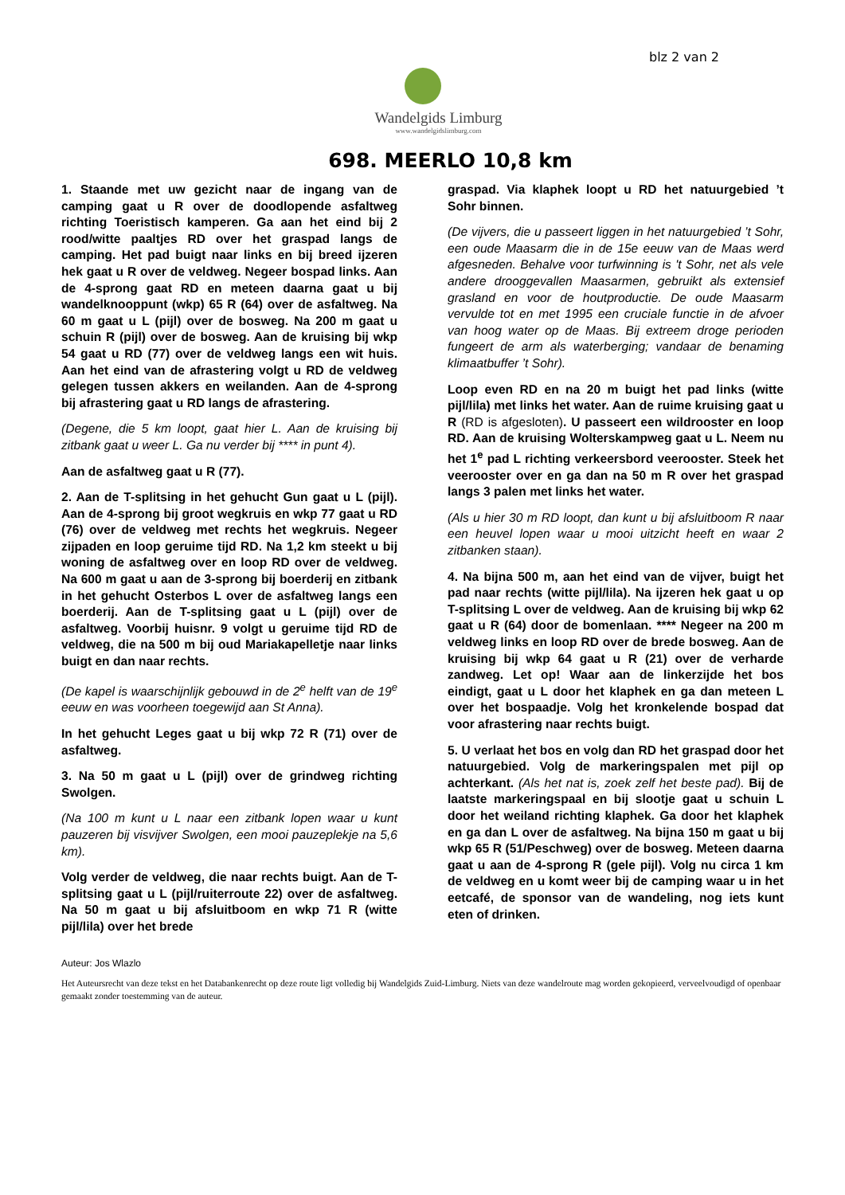blz 2 van 2
Wandelgids Limburg
www.wandelgidslimburg.com
698. MEERLO 10,8 km
1. Staande met uw gezicht naar de ingang van de camping gaat u R over de doodlopende asfaltweg richting Toeristisch kamperen. Ga aan het eind bij 2 rood/witte paaltjes RD over het graspad langs de camping. Het pad buigt naar links en bij breed ijzeren hek gaat u R over de veldweg. Negeer bospad links. Aan de 4-sprong gaat RD en meteen daarna gaat u bij wandelknooppunt (wkp) 65 R (64) over de asfaltweg. Na 60 m gaat u L (pijl) over de bosweg. Na 200 m gaat u schuin R (pijl) over de bosweg. Aan de kruising bij wkp 54 gaat u RD (77) over de veldweg langs een wit huis. Aan het eind van de afrastering volgt u RD de veldweg gelegen tussen akkers en weilanden. Aan de 4-sprong bij afrastering gaat u RD langs de afrastering.
(Degene, die 5 km loopt, gaat hier L. Aan de kruising bij zitbank gaat u weer L. Ga nu verder bij **** in punt 4).
Aan de asfaltweg gaat u R (77).
2. Aan de T-splitsing in het gehucht Gun gaat u L (pijl). Aan de 4-sprong bij groot wegkruis en wkp 77 gaat u RD (76) over de veldweg met rechts het wegkruis. Negeer zijpaden en loop geruime tijd RD. Na 1,2 km steekt u bij woning de asfaltweg over en loop RD over de veldweg. Na 600 m gaat u aan de 3-sprong bij boerderij en zitbank in het gehucht Osterbos L over de asfaltweg langs een boerderij. Aan de T-splitsing gaat u L (pijl) over de asfaltweg. Voorbij huisnr. 9 volgt u geruime tijd RD de veldweg, die na 500 m bij oud Mariakapelletje naar links buigt en dan naar rechts.
(De kapel is waarschijnlijk gebouwd in de 2<sup>e</sup> helft van de 19<sup>e</sup> eeuw en was voorheen toegewijd aan St Anna).
In het gehucht Leges gaat u bij wkp 72 R (71) over de asfaltweg.
3. Na 50 m gaat u L (pijl) over de grindweg richting Swolgen.
(Na 100 m kunt u L naar een zitbank lopen waar u kunt pauzeren bij visvijver Swolgen, een mooi pauzeplekje na 5,6 km).
Volg verder de veldweg, die naar rechts buigt. Aan de T-splitsing gaat u L (pijl/ruiterroute 22) over de asfaltweg. Na 50 m gaat u bij afsluitboom en wkp 71 R (witte pijl/lila) over het brede
graspad. Via klaphek loopt u RD het natuurgebied ’t Sohr binnen.
(De vijvers, die u passeert liggen in het natuurgebied ’t Sohr, een oude Maasarm die in de 15e eeuw van de Maas werd afgesneden. Behalve voor turfwinning is 't Sohr, net als vele andere drooggevallen Maasarmen, gebruikt als extensief grasland en voor de houtproductie. De oude Maasarm vervulde tot en met 1995 een cruciale functie in de afvoer van hoog water op de Maas. Bij extreem droge perioden fungeert de arm als waterberging; vandaar de benaming klimaatbuffer ’t Sohr).
Loop even RD en na 20 m buigt het pad links (witte pijl/lila) met links het water. Aan de ruime kruising gaat u R (RD is afgesloten). U passeert een wildrooster en loop RD. Aan de kruising Wolterskampweg gaat u L. Neem nu het 1<sup>e</sup> pad L richting verkeersbord veerooster. Steek het veerooster over en ga dan na 50 m R over het graspad langs 3 palen met links het water.
(Als u hier 30 m RD loopt, dan kunt u bij afsluitboom R naar een heuvel lopen waar u mooi uitzicht heeft en waar 2 zitbanken staan).
4. Na bijna 500 m, aan het eind van de vijver, buigt het pad naar rechts (witte pijl/lila). Na ijzeren hek gaat u op T-splitsing L over de veldweg. Aan de kruising bij wkp 62 gaat u R (64) door de bomenlaan. **** Negeer na 200 m veldweg links en loop RD over de brede bosweg. Aan de kruising bij wkp 64 gaat u R (21) over de verharde zandweg. Let op! Waar aan de linkerzijde het bos eindigt, gaat u L door het klaphek en ga dan meteen L over het bospaadje. Volg het kronkelende bospad dat voor afrastering naar rechts buigt.
5. U verlaat het bos en volg dan RD het graspad door het natuurgebied. Volg de markeringspalen met pijl op achterkant. (Als het nat is, zoek zelf het beste pad). Bij de laatste markeringspaal en bij slootje gaat u schuin L door het weiland richting klaphek. Ga door het klaphek en ga dan L over de asfaltweg. Na bijna 150 m gaat u bij wkp 65 R (51/Peschweg) over de bosweg. Meteen daarna gaat u aan de 4-sprong R (gele pijl). Volg nu circa 1 km de veldweg en u komt weer bij de camping waar u in het eetcafé, de sponsor van de wandeling, nog iets kunt eten of drinken.
Auteur: Jos Wlazlo
Het Auteursrecht van deze tekst en het Databankenrecht op deze route ligt volledig bij Wandelgids Zuid-Limburg. Niets van deze wandelroute mag worden gekopieerd, verveelvoudigd of openbaar gemaakt zonder toestemming van de auteur.